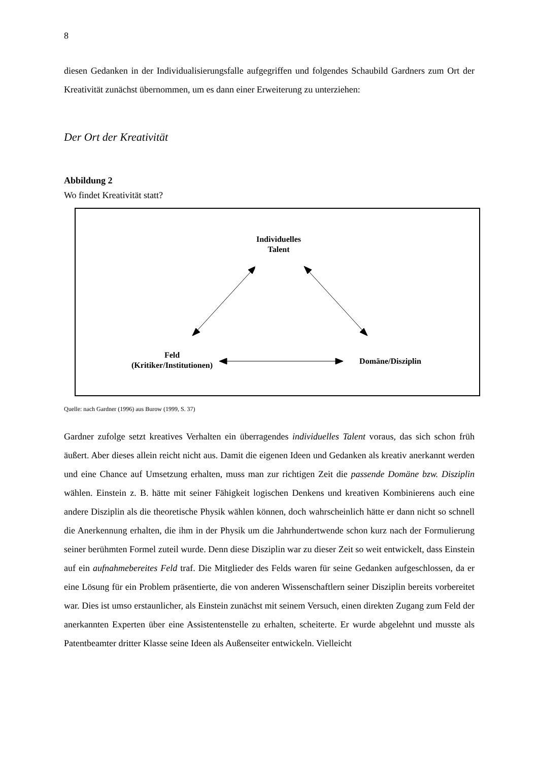8
diesen Gedanken in der Individualisierungsfalle aufgegriffen und folgendes Schaubild Gardners zum Ort der Kreativität zunächst übernommen, um es dann einer Erweiterung zu unterziehen:
Der Ort der Kreativität
Abbildung 2
Wo findet Kreativität statt?
Individuelles
Talent
Feld
(Kritiker/Institutionen)
Domäne/Disziplin
Quelle: nach Gardner (1996) aus Burow (1999, S. 37)
Gardner zufolge setzt kreatives Verhalten ein überragendes individuelles Talent voraus, das sich schon früh äußert. Aber dieses allein reicht nicht aus. Damit die eigenen Ideen und Gedanken als kreativ anerkannt werden und eine Chance auf Umsetzung erhalten, muss man zur richtigen Zeit die passende Domäne bzw. Disziplin wählen. Einstein z. B. hätte mit seiner Fähigkeit logischen Denkens und kreativen Kombinierens auch eine andere Disziplin als die theoretische Physik wählen können, doch wahrscheinlich hätte er dann nicht so schnell die Anerkennung erhalten, die ihm in der Physik um die Jahrhundertwende schon kurz nach der Formulierung seiner berühmten Formel zuteil wurde. Denn diese Disziplin war zu dieser Zeit so weit entwickelt, dass Einstein auf ein aufnahmebereites Feld traf. Die Mitglieder des Felds waren für seine Gedanken aufgeschlossen, da er eine Lösung für ein Problem präsentierte, die von anderen Wissenschaftlern seiner Disziplin bereits vorbereitet war. Dies ist umso erstaunlicher, als Einstein zunächst mit seinem Versuch, einen direkten Zugang zum Feld der anerkannten Experten über eine Assistentenstelle zu erhalten, scheiterte. Er wurde abgelehnt und musste als Patentbeamter dritter Klasse seine Ideen als Außenseiter entwickeln. Vielleicht